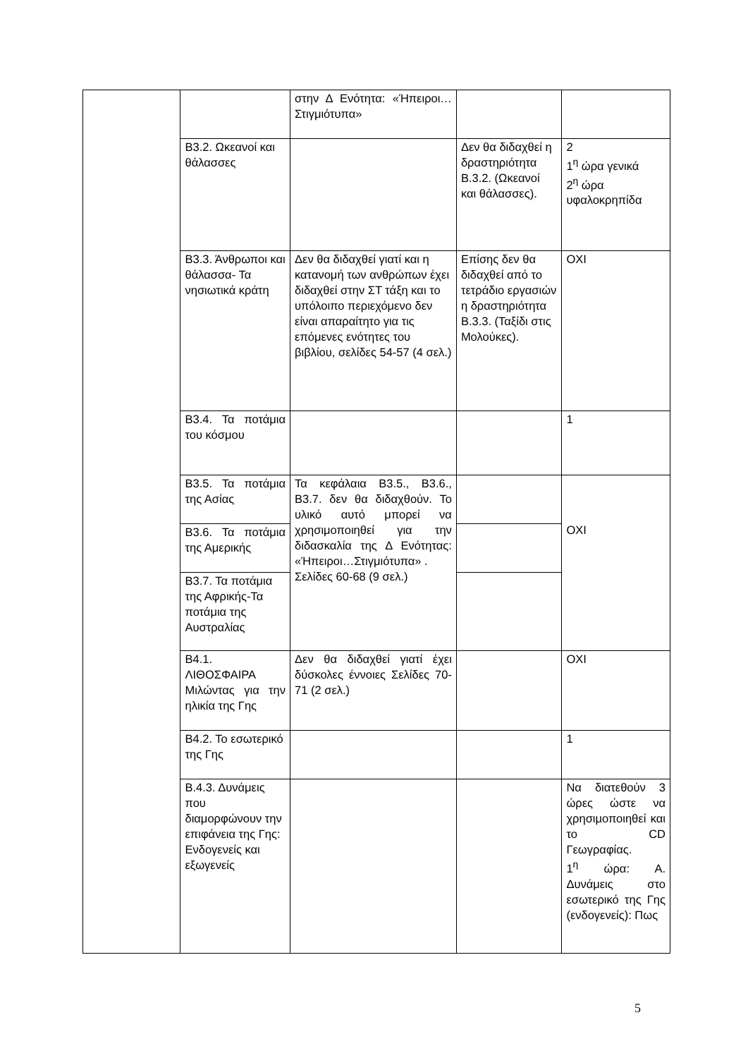| | | στην Δ Ενότητα: «Ήπειροι…Στιγμιότυπα» | | |
| | Β3.2. Ωκεανοί και θάλασσες | | Δεν θα διδαχθεί η δραστηριότητα Β.3.2. (Ωκεανοί και θάλασσες). | 2 1<sup>η</sup> ώρα γενικά 2<sup>η</sup> ώρα υφαλοκρηπίδα |
| | Β3.3. Άνθρωποι και θάλασσα- Τα νησιωτικά κράτη | Δεν θα διδαχθεί γιατί και η κατανομή των ανθρώπων έχει διδαχθεί στην ΣΤ τάξη και το υπόλοιπο περιεχόμενο δεν είναι απαραίτητο για τις επόμενες ενότητες του βιβλίου, σελίδες 54-57 (4 σελ.) | Επίσης δεν θα διδαχθεί από το τετράδιο εργασιών η δραστηριότητα Β.3.3. (Ταξίδι στις Μολούκες). | ΟΧΙ |
| | Β3.4. Τα ποτάμια του κόσμου | | | 1 |
| | Β3.5. Τα ποτάμια της Ασίας | Τα κεφάλαια Β3.5., Β3.6., Β3.7. δεν θα διδαχθούν. Το υλικό αυτό μπορεί να χρησιμοποιηθεί για την διδασκαλία της Δ Ενότητας: «Ήπειροι…Στιγμιότυπα» . Σελίδες 60-68 (9 σελ.) | | ΟΧΙ |
| | Β3.6. Τα ποτάμια της Αμερικής | | | |
| | Β3.7. Τα ποτάμια της Αφρικής-Τα ποτάμια της Αυστραλίας | | | |
| | Β4.1. ΛΙΘΟΣΦΑΙΡΑ Μιλώντας για την ηλικία της Γης | Δεν θα διδαχθεί γιατί έχει δύσκολες έννοιες Σελίδες 70-71 (2 σελ.) | | ΟΧΙ |
| | Β4.2. Το εσωτερικό της Γης | | | 1 |
| | Β.4.3. Δυνάμεις που διαμορφώνουν την επιφάνεια της Γης: Ενδογενείς και εξωγενείς | | | Να διατεθούν 3 ώρες ώστε να χρησιμοποιηθεί και το CD Γεωγραφίας. 1<sup>η</sup> ώρα: Α. Δυνάμεις στο εσωτερικό της Γης (ενδογενείς): Πως |
5